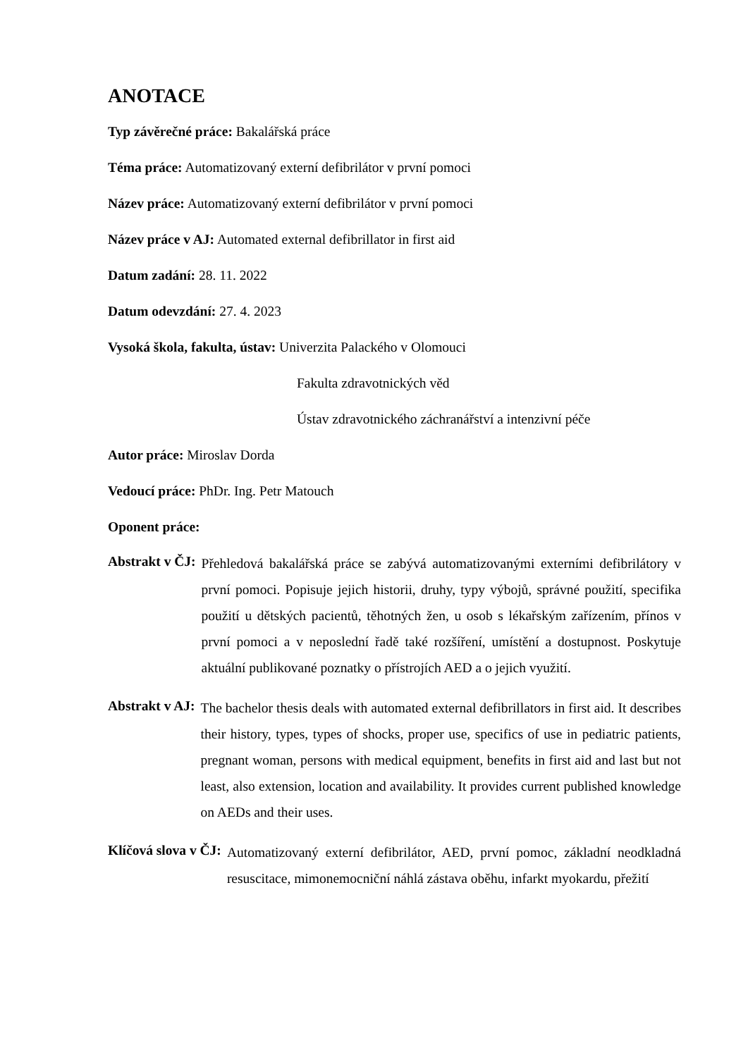ANOTACE
Typ závěrečné práce: Bakalářská práce
Téma práce: Automatizovaný externí defibrilátor v první pomoci
Název práce: Automatizovaný externí defibrilátor v první pomoci
Název práce v AJ: Automated external defibrillator in first aid
Datum zadání: 28. 11. 2022
Datum odevzdání: 27. 4. 2023
Vysoká škola, fakulta, ústav: Univerzita Palackého v Olomouci
Fakulta zdravotnických věd
Ústav zdravotnického záchranářství a intenzivní péče
Autor práce: Miroslav Dorda
Vedoucí práce: PhDr. Ing. Petr Matouch
Oponent práce:
Abstrakt v ČJ: Přehledová bakalářská práce se zabývá automatizovanými externími defibrilátory v první pomoci. Popisuje jejich historii, druhy, typy výbojů, správné použití, specifika použití u dětských pacientů, těhotných žen, u osob s lékařským zařízením, přínos v první pomoci a v neposlední řadě také rozšíření, umístění a dostupnost. Poskytuje aktuální publikované poznatky o přístrojích AED a o jejich využití.
Abstrakt v AJ: The bachelor thesis deals with automated external defibrillators in first aid. It describes their history, types, types of shocks, proper use, specifics of use in pediatric patients, pregnant woman, persons with medical equipment, benefits in first aid and last but not least, also extension, location and availability. It provides current published knowledge on AEDs and their uses.
Klíčová slova v ČJ: Automatizovaný externí defibrilátor, AED, první pomoc, základní neodkladná resuscitace, mimonemocniční náhlá zástava oběhu, infarkt myokardu, přežití